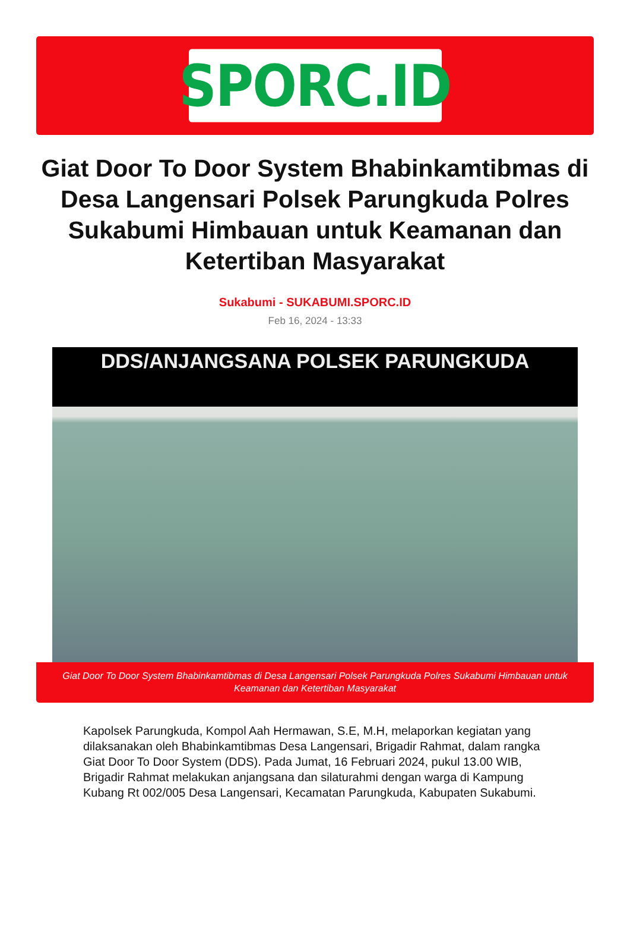SPORC.ID
Giat Door To Door System Bhabinkamtibmas di Desa Langensari Polsek Parungkuda Polres Sukabumi Himbauan untuk Keamanan dan Ketertiban Masyarakat
Sukabumi - SUKABUMI.SPORC.ID
Feb 16, 2024 - 13:33
DDS/ANJANGSANA POLSEK PARUNGKUDA
Giat Door To Door System Bhabinkamtibmas di Desa Langensari Polsek Parungkuda Polres Sukabumi Himbauan untuk Keamanan dan Ketertiban Masyarakat
Kapolsek Parungkuda, Kompol Aah Hermawan, S.E, M.H, melaporkan kegiatan yang dilaksanakan oleh Bhabinkamtibmas Desa Langensari, Brigadir Rahmat, dalam rangka Giat Door To Door System (DDS). Pada Jumat, 16 Februari 2024, pukul 13.00 WIB, Brigadir Rahmat melakukan anjangsana dan silaturahmi dengan warga di Kampung Kubang Rt 002/005 Desa Langensari, Kecamatan Parungkuda, Kabupaten Sukabumi.